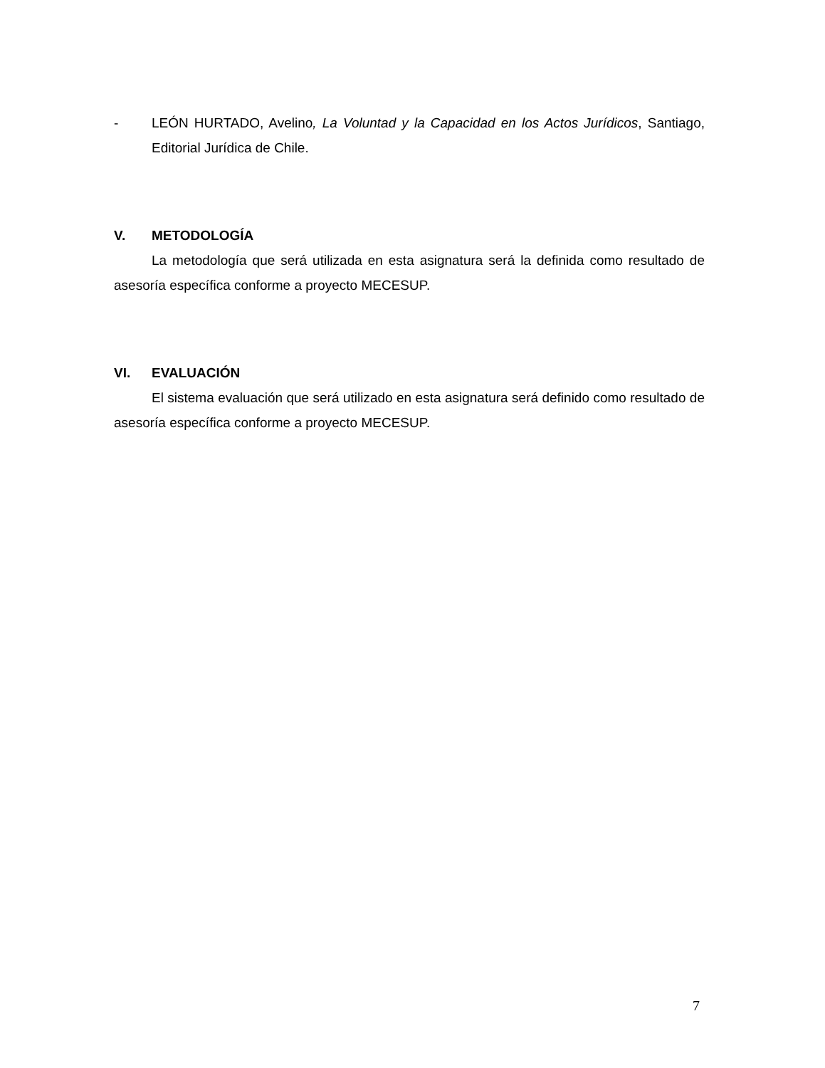- LEÓN HURTADO, Avelino, La Voluntad y la Capacidad en los Actos Jurídicos, Santiago, Editorial Jurídica de Chile.
V. METODOLOGÍA
La metodología que será utilizada en esta asignatura será la definida como resultado de asesoría específica conforme a proyecto MECESUP.
VI. EVALUACIÓN
El sistema evaluación que será utilizado en esta asignatura será definido como resultado de asesoría específica conforme a proyecto MECESUP.
7